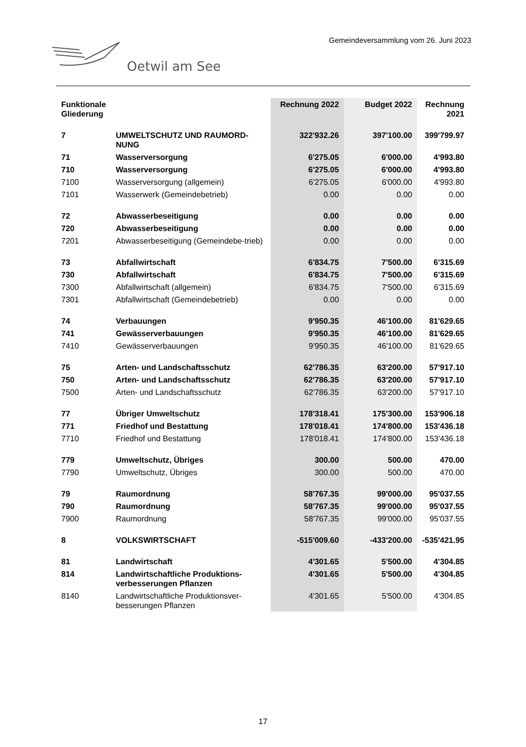Gemeindeversammlung vom 26. Juni 2023
Oetwil am See
| Funktionale Gliederung | | Rechnung 2022 | Budget 2022 | Rechnung 2021 |
| --- | --- | --- | --- | --- |
| 7 | UMWELTSCHUTZ UND RAUMORD-NUNG | 322'932.26 | 397'100.00 | 399'799.97 |
| 71 | Wasserversorgung | 6'275.05 | 6'000.00 | 4'993.80 |
| 710 | Wasserversorgung | 6'275.05 | 6'000.00 | 4'993.80 |
| 7100 | Wasserversorgung (allgemein) | 6'275.05 | 6'000.00 | 4'993.80 |
| 7101 | Wasserwerk (Gemeindebetrieb) | 0.00 | 0.00 | 0.00 |
| 72 | Abwasserbeseitigung | 0.00 | 0.00 | 0.00 |
| 720 | Abwasserbeseitigung | 0.00 | 0.00 | 0.00 |
| 7201 | Abwasserbeseitigung (Gemeindebe-trieb) | 0.00 | 0.00 | 0.00 |
| 73 | Abfallwirtschaft | 6'834.75 | 7'500.00 | 6'315.69 |
| 730 | Abfallwirtschaft | 6'834.75 | 7'500.00 | 6'315.69 |
| 7300 | Abfallwirtschaft (allgemein) | 6'834.75 | 7'500.00 | 6'315.69 |
| 7301 | Abfallwirtschaft (Gemeindebetrieb) | 0.00 | 0.00 | 0.00 |
| 74 | Verbauungen | 9'950.35 | 46'100.00 | 81'629.65 |
| 741 | Gewässerverbauungen | 9'950.35 | 46'100.00 | 81'629.65 |
| 7410 | Gewässerverbauungen | 9'950.35 | 46'100.00 | 81'629.65 |
| 75 | Arten- und Landschaftsschutz | 62'786.35 | 63'200.00 | 57'917.10 |
| 750 | Arten- und Landschaftsschutz | 62'786.35 | 63'200.00 | 57'917.10 |
| 7500 | Arten- und Landschaftsschutz | 62'786.35 | 63'200.00 | 57'917.10 |
| 77 | Übriger Umweltschutz | 178'318.41 | 175'300.00 | 153'906.18 |
| 771 | Friedhof und Bestattung | 178'018.41 | 174'800.00 | 153'436.18 |
| 7710 | Friedhof und Bestattung | 178'018.41 | 174'800.00 | 153'436.18 |
| 779 | Umweltschutz, Übriges | 300.00 | 500.00 | 470.00 |
| 7790 | Umweltschutz, Übriges | 300.00 | 500.00 | 470.00 |
| 79 | Raumordnung | 58'767.35 | 99'000.00 | 95'037.55 |
| 790 | Raumordnung | 58'767.35 | 99'000.00 | 95'037.55 |
| 7900 | Raumordnung | 58'767.35 | 99'000.00 | 95'037.55 |
| 8 | VOLKSWIRTSCHAFT | -515'009.60 | -433'200.00 | -535'421.95 |
| 81 | Landwirtschaft | 4'301.65 | 5'500.00 | 4'304.85 |
| 814 | Landwirtschaftliche Produktions-verbesserungen Pflanzen | 4'301.65 | 5'500.00 | 4'304.85 |
| 8140 | Landwirtschaftliche Produktionsver-besserungen Pflanzen | 4'301.65 | 5'500.00 | 4'304.85 |
17